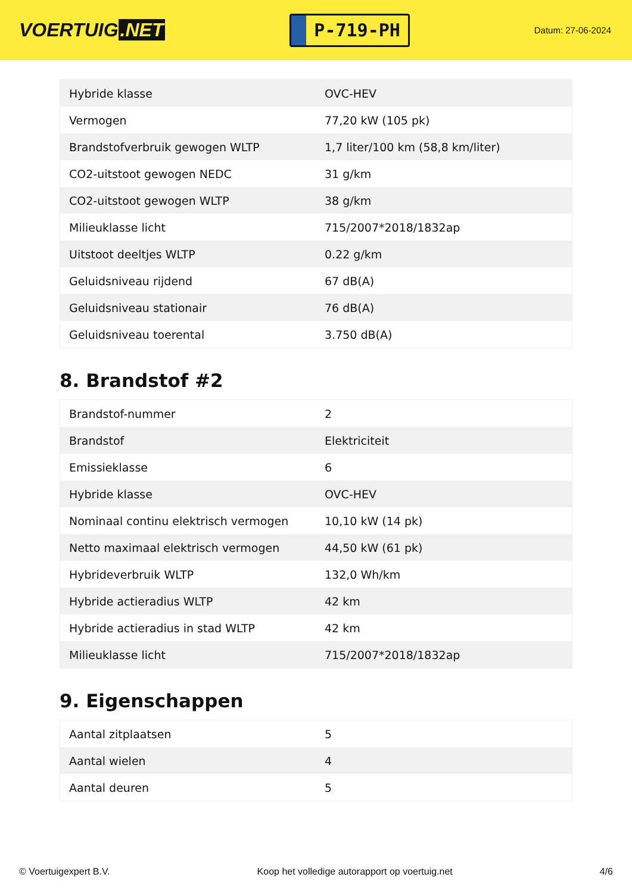VOERTUIG.NET
P-719-PH
Datum: 27-06-2024
| Hybride klasse | OVC-HEV |
| Vermogen | 77,20 kW (105 pk) |
| Brandstofverbruik gewogen WLTP | 1,7 liter/100 km (58,8 km/liter) |
| CO2-uitstoot gewogen NEDC | 31 g/km |
| CO2-uitstoot gewogen WLTP | 38 g/km |
| Milieuklasse licht | 715/2007*2018/1832ap |
| Uitstoot deeltjes WLTP | 0.22 g/km |
| Geluidsniveau rijdend | 67 dB(A) |
| Geluidsniveau stationair | 76 dB(A) |
| Geluidsniveau toerental | 3.750 dB(A) |
8. Brandstof #2
| Brandstof-nummer | 2 |
| Brandstof | Elektriciteit |
| Emissieklasse | 6 |
| Hybride klasse | OVC-HEV |
| Nominaal continu elektrisch vermogen | 10,10 kW (14 pk) |
| Netto maximaal elektrisch vermogen | 44,50 kW (61 pk) |
| Hybrideverbruik WLTP | 132,0 Wh/km |
| Hybride actieradius WLTP | 42 km |
| Hybride actieradius in stad WLTP | 42 km |
| Milieuklasse licht | 715/2007*2018/1832ap |
9. Eigenschappen
| Aantal zitplaatsen | 5 |
| Aantal wielen | 4 |
| Aantal deuren | 5 |
© Voertuigexpert B.V. Koop het volledige autorapport op voertuig.net 4/6